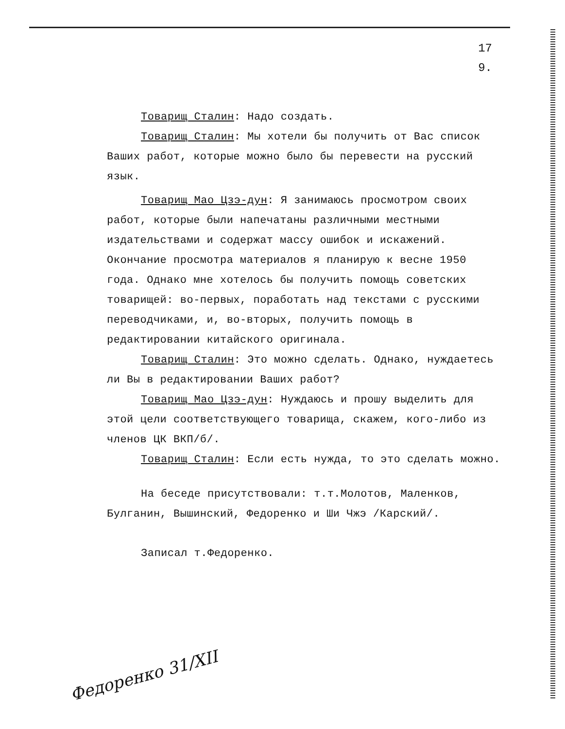17
9.
Товарищ Сталин: Надо создать.
Товарищ Сталин: Мы хотели бы получить от Вас список Ваших работ, которые можно было бы перевести на русский язык.
Товарищ Мао Цзэ-дун: Я занимаюсь просмотром своих работ, которые были напечатаны различными местными издательствами и содержат массу ошибок и искажений. Окончание просмотра материалов я планирую к весне 1950 года. Однако мне хотелось бы получить помощь советских товарищей: во-первых, поработать над текстами с русскими переводчиками, и, во-вторых, получить помощь в редактировании китайского оригинала.
Товарищ Сталин: Это можно сделать. Однако, нуждаетесь ли Вы в редактировании Ваших работ?
Товарищ Мао Цзэ-дун: Нуждаюсь и прошу выделить для этой цели соответствующего товарища, скажем, кого-либо из членов ЦК ВКП/б/.
Товарищ Сталин: Если есть нужда, то это сделать можно.
На беседе присутствовали: т.т.Молотов, Маленков, Булганин, Вышинский, Федоренко и Ши Чжэ /Карский/.
Записал т.Федоренко.
Федоренко 31/XII